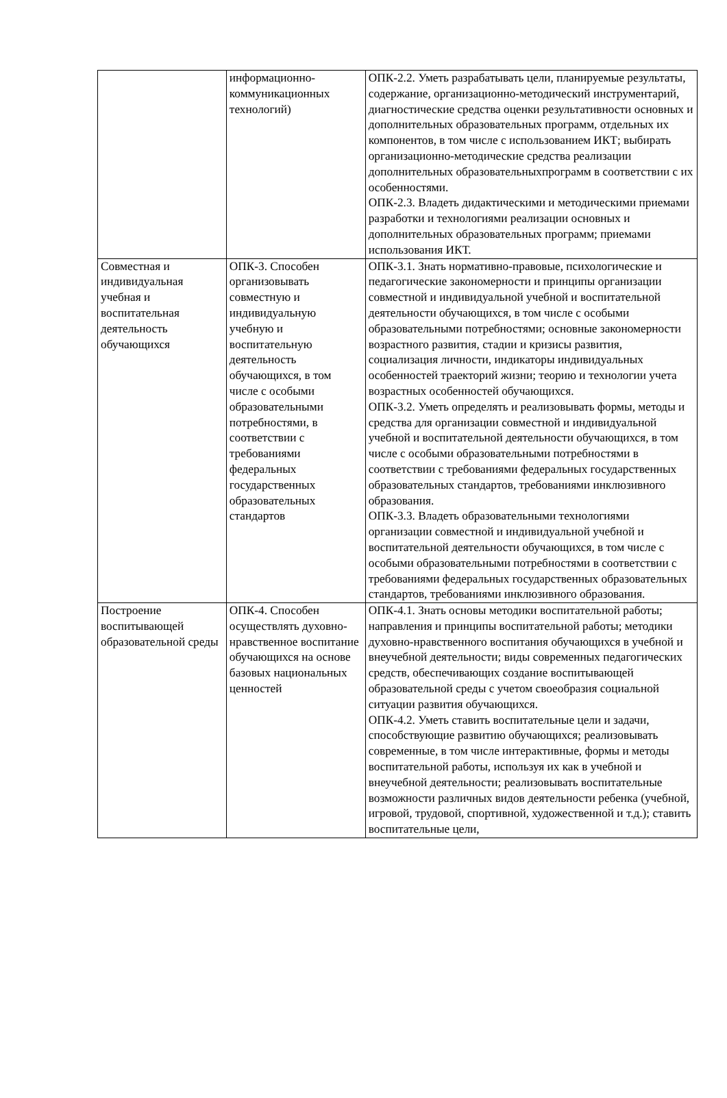| | информационно-коммуникационных технологий) | ОПК-2.2. Уметь разрабатывать цели, планируемые результаты, содержание, организационно-методический инструментарий, диагностические средства оценки результативности основных и дополнительных образовательных программ, отдельных их компонентов, в том числе с использованием ИКТ; выбирать организационно-методические средства реализации дополнительных образовательныхпрограмм в соответствии с их особенностями. ОПК-2.3. Владеть дидактическими и методическими приемами разработки и технологиями реализации основных и дополнительных образовательных программ; приемами использования ИКТ. |
| Совместная и индивидуальная учебная и воспитательная деятельность обучающихся | ОПК-3. Способен организовывать совместную и индивидуальную учебную и воспитательную деятельность обучающихся, в том числе с особыми образовательными потребностями, в соответствии с требованиями федеральных государственных образовательных стандартов | ОПК-3.1. Знать нормативно-правовые, психологические и педагогические закономерности и принципы организации совместной и индивидуальной учебной и воспитательной деятельности обучающихся, в том числе с особыми образовательными потребностями; основные закономерности возрастного развития, стадии и кризисы развития, социализация личности, индикаторы индивидуальных особенностей траекторий жизни; теорию и технологии учета возрастных особенностей обучающихся. ОПК-3.2. Уметь определять и реализовывать формы, методы и средства для организации совместной и индивидуальной учебной и воспитательной деятельности обучающихся, в том числе с особыми образовательными потребностями в соответствии с требованиями федеральных государственных образовательных стандартов, требованиями инклюзивного образования. ОПК-3.3. Владеть образовательными технологиями организации совместной и индивидуальной учебной и воспитательной деятельности обучающихся, в том числе с особыми образовательными потребностями в соответствии с требованиями федеральных государственных образовательных стандартов, требованиями инклюзивного образования. |
| Построение воспитывающей образовательной среды | ОПК-4. Способен осуществлять духовно-нравственное воспитание обучающихся на основе базовых национальных ценностей | ОПК-4.1. Знать основы методики воспитательной работы; направления и принципы воспитательной работы; методики духовно-нравственного воспитания обучающихся в учебной и внеучебной деятельности; виды современных педагогических средств, обеспечивающих создание воспитывающей образовательной среды с учетом своеобразия социальной ситуации развития обучающихся. ОПК-4.2. Уметь ставить воспитательные цели и задачи, способствующие развитию обучающихся; реализовывать современные, в том числе интерактивные, формы и методы воспитательной работы, используя их как в учебной и внеучебной деятельности; реализовывать воспитательные возможности различных видов деятельности ребенка (учебной, игровой, трудовой, спортивной, художественной и т.д.); ставить воспитательные цели, |